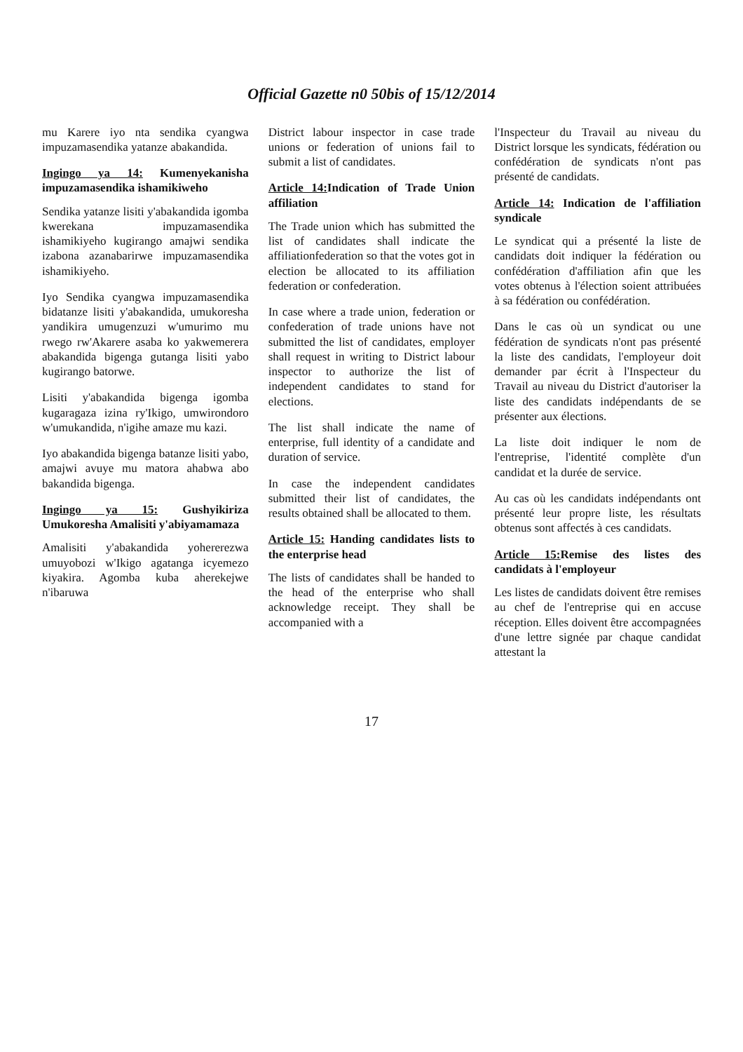Official Gazette n0 50bis of 15/12/2014
mu Karere iyo nta sendika cyangwa impuzamasendika yatanze abakandida.
Ingingo ya 14: Kumenyekanisha impuzamasendika ishamikiweho
Sendika yatanze lisiti y'abakandida igomba kwerekana impuzamasendika ishamikiyeho kugirango amajwi sendika izabona azanabarirwe impuzamasendika ishamikiyeho.
Iyo Sendika cyangwa impuzamasendika bidatanze lisiti y'abakandida, umukoresha yandikira umugenzuzi w'umurimo mu rwego rw'Akarere asaba ko yakwemerera abakandida bigenga gutanga lisiti yabo kugirango batorwe.
Lisiti y'abakandida bigenga igomba kugaragaza izina ry'Ikigo, umwirondoro w'umukandida, n'igihe amaze mu kazi.
Iyo abakandida bigenga batanze lisiti yabo, amajwi avuye mu matora ahabwa abo bakandida bigenga.
Ingingo ya 15: Gushyikiriza Umukoresha Amalisiti y'abiyamamaza
Amalisiti y'abakandida yohererezwa umuyobozi w'Ikigo agatanga icyemezo kiyakira. Agomba kuba aherekejwe n'ibaruwa
District labour inspector in case trade unions or federation of unions fail to submit a list of candidates.
Article 14: Indication of Trade Union affiliation
The Trade union which has submitted the list of candidates shall indicate the affiliationfederation so that the votes got in election be allocated to its affiliation federation or confederation.
In case where a trade union, federation or confederation of trade unions have not submitted the list of candidates, employer shall request in writing to District labour inspector to authorize the list of independent candidates to stand for elections.
The list shall indicate the name of enterprise, full identity of a candidate and duration of service.
In case the independent candidates submitted their list of candidates, the results obtained shall be allocated to them.
Article 15: Handing candidates lists to the enterprise head
The lists of candidates shall be handed to the head of the enterprise who shall acknowledge receipt. They shall be accompanied with a
l'Inspecteur du Travail au niveau du District lorsque les syndicats, fédération ou confédération de syndicats n'ont pas présenté de candidats.
Article 14: Indication de l'affiliation syndicale
Le syndicat qui a présenté la liste de candidats doit indiquer la fédération ou confédération d'affiliation afin que les votes obtenus à l'élection soient attribuées à sa fédération ou confédération.
Dans le cas où un syndicat ou une fédération de syndicats n'ont pas présenté la liste des candidats, l'employeur doit demander par écrit à l'Inspecteur du Travail au niveau du District d'autoriser la liste des candidats indépendants de se présenter aux élections.
La liste doit indiquer le nom de l'entreprise, l'identité complète d'un candidat et la durée de service.
Au cas où les candidats indépendants ont présenté leur propre liste, les résultats obtenus sont affectés à ces candidats.
Article 15: Remise des listes des candidats à l'employeur
Les listes de candidats doivent être remises au chef de l'entreprise qui en accuse réception. Elles doivent être accompagnées d'une lettre signée par chaque candidat attestant la
17